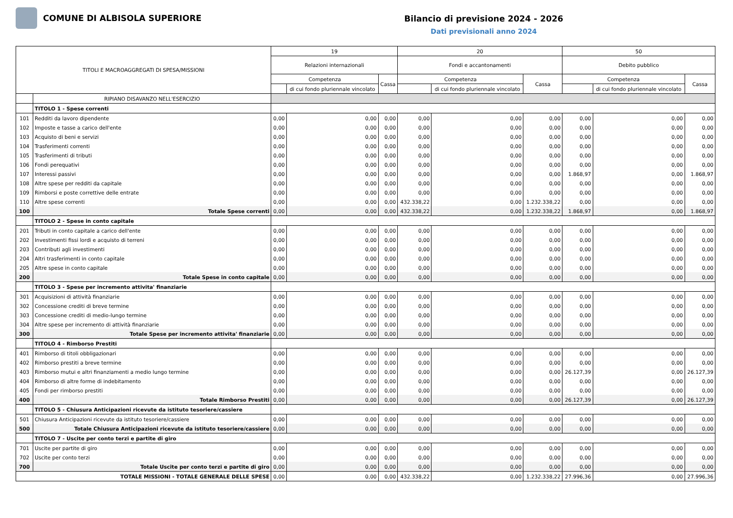COMUNE DI ALBISOLA SUPERIORE
Bilancio di previsione 2024 - 2026
Dati previsionali anno 2024
| TITOLI E MACROAGGREGATI DI SPESA/MISSIONI | | 19 | | | 20 | | | 50 | | |
| --- | --- | --- | --- | --- | --- | --- | --- | --- | --- | --- |
| | | Relazioni internazionali | | | Fondi e accantonamenti | | | Debito pubblico | | |
| | | Competenza | | Cassa | Competenza | | Cassa | Competenza | | Cassa |
| | | | di cui fondo pluriennale vincolato | | | di cui fondo pluriennale vincolato | | | di cui fondo pluriennale vincolato | |
| | RIPIANO DISAVANZO NELL'ESERCIZIO | | | | | | | | | |
| | TITOLO 1 - Spese correnti | | | | | | | | | |
| 101 | Redditi da lavoro dipendente | 0,00 | 0,00 | 0,00 | 0,00 | 0,00 | 0,00 | 0,00 | 0,00 | 0,00 |
| 102 | Imposte e tasse a carico dell'ente | 0,00 | 0,00 | 0,00 | 0,00 | 0,00 | 0,00 | 0,00 | 0,00 | 0,00 |
| 103 | Acquisto di beni e servizi | 0,00 | 0,00 | 0,00 | 0,00 | 0,00 | 0,00 | 0,00 | 0,00 | 0,00 |
| 104 | Trasferimenti correnti | 0,00 | 0,00 | 0,00 | 0,00 | 0,00 | 0,00 | 0,00 | 0,00 | 0,00 |
| 105 | Trasferimenti di tributi | 0,00 | 0,00 | 0,00 | 0,00 | 0,00 | 0,00 | 0,00 | 0,00 | 0,00 |
| 106 | Fondi perequativi | 0,00 | 0,00 | 0,00 | 0,00 | 0,00 | 0,00 | 0,00 | 0,00 | 0,00 |
| 107 | Interessi passivi | 0,00 | 0,00 | 0,00 | 0,00 | 0,00 | 0,00 | 1.868,97 | 0,00 | 1.868,97 |
| 108 | Altre spese per redditi da capitale | 0,00 | 0,00 | 0,00 | 0,00 | 0,00 | 0,00 | 0,00 | 0,00 | 0,00 |
| 109 | Rimborsi e poste correttive delle entrate | 0,00 | 0,00 | 0,00 | 0,00 | 0,00 | 0,00 | 0,00 | 0,00 | 0,00 |
| 110 | Altre spese correnti | 0,00 | 0,00 | 0,00 | 432.338,22 | 0,00 | 1.232.338,22 | 0,00 | 0,00 | 0,00 |
| 100 | Totale Spese correnti | 0,00 | 0,00 | 0,00 | 432.338,22 | 0,00 | 1.232.338,22 | 1.868,97 | 0,00 | 1.868,97 |
| | TITOLO 2 - Spese in conto capitale | | | | | | | | | |
| 201 | Tributi in conto capitale a carico dell'ente | 0,00 | 0,00 | 0,00 | 0,00 | 0,00 | 0,00 | 0,00 | 0,00 | 0,00 |
| 202 | Investimenti fissi lordi e acquisto di terreni | 0,00 | 0,00 | 0,00 | 0,00 | 0,00 | 0,00 | 0,00 | 0,00 | 0,00 |
| 203 | Contributi agli investimenti | 0,00 | 0,00 | 0,00 | 0,00 | 0,00 | 0,00 | 0,00 | 0,00 | 0,00 |
| 204 | Altri trasferimenti in conto capitale | 0,00 | 0,00 | 0,00 | 0,00 | 0,00 | 0,00 | 0,00 | 0,00 | 0,00 |
| 205 | Altre spese in conto capitale | 0,00 | 0,00 | 0,00 | 0,00 | 0,00 | 0,00 | 0,00 | 0,00 | 0,00 |
| 200 | Totale Spese in conto capitale | 0,00 | 0,00 | 0,00 | 0,00 | 0,00 | 0,00 | 0,00 | 0,00 | 0,00 |
| | TITOLO 3 - Spese per incremento attivita' finanziarie | | | | | | | | | |
| 301 | Acquisizioni di attività finanziarie | 0,00 | 0,00 | 0,00 | 0,00 | 0,00 | 0,00 | 0,00 | 0,00 | 0,00 |
| 302 | Concessione crediti di breve termine | 0,00 | 0,00 | 0,00 | 0,00 | 0,00 | 0,00 | 0,00 | 0,00 | 0,00 |
| 303 | Concessione crediti di medio-lungo termine | 0,00 | 0,00 | 0,00 | 0,00 | 0,00 | 0,00 | 0,00 | 0,00 | 0,00 |
| 304 | Altre spese per incremento di attività finanziarie | 0,00 | 0,00 | 0,00 | 0,00 | 0,00 | 0,00 | 0,00 | 0,00 | 0,00 |
| 300 | Totale Spese per incremento attivita' finanziarie | 0,00 | 0,00 | 0,00 | 0,00 | 0,00 | 0,00 | 0,00 | 0,00 | 0,00 |
| | TITOLO 4 - Rimborso Prestiti | | | | | | | | | |
| 401 | Rimborso di titoli obbligazionari | 0,00 | 0,00 | 0,00 | 0,00 | 0,00 | 0,00 | 0,00 | 0,00 | 0,00 |
| 402 | Rimborso prestiti a breve termine | 0,00 | 0,00 | 0,00 | 0,00 | 0,00 | 0,00 | 0,00 | 0,00 | 0,00 |
| 403 | Rimborso mutui e altri finanziamenti a medio lungo termine | 0,00 | 0,00 | 0,00 | 0,00 | 0,00 | 0,00 | 26.127,39 | 0,00 | 26.127,39 |
| 404 | Rimborso di altre forme di indebitamento | 0,00 | 0,00 | 0,00 | 0,00 | 0,00 | 0,00 | 0,00 | 0,00 | 0,00 |
| 405 | Fondi per rimborso prestiti | 0,00 | 0,00 | 0,00 | 0,00 | 0,00 | 0,00 | 0,00 | 0,00 | 0,00 |
| 400 | Totale Rimborso Prestiti | 0,00 | 0,00 | 0,00 | 0,00 | 0,00 | 0,00 | 26.127,39 | 0,00 | 26.127,39 |
| | TITOLO 5 - Chiusura Anticipazioni ricevute da istituto tesoriere/cassiere | | | | | | | | | |
| 501 | Chiusura Anticipazioni ricevute da istituto tesoriere/cassiere | 0,00 | 0,00 | 0,00 | 0,00 | 0,00 | 0,00 | 0,00 | 0,00 | 0,00 |
| 500 | Totale Chiusura Anticipazioni ricevute da istituto tesoriere/cassiere | 0,00 | 0,00 | 0,00 | 0,00 | 0,00 | 0,00 | 0,00 | 0,00 | 0,00 |
| | TITOLO 7 - Uscite per conto terzi e partite di giro | | | | | | | | | |
| 701 | Uscite per partite di giro | 0,00 | 0,00 | 0,00 | 0,00 | 0,00 | 0,00 | 0,00 | 0,00 | 0,00 |
| 702 | Uscite per conto terzi | 0,00 | 0,00 | 0,00 | 0,00 | 0,00 | 0,00 | 0,00 | 0,00 | 0,00 |
| 700 | Totale Uscite per conto terzi e partite di giro | 0,00 | 0,00 | 0,00 | 0,00 | 0,00 | 0,00 | 0,00 | 0,00 | 0,00 |
| TOTALE MISSIONI - TOTALE GENERALE DELLE SPESE | | 0,00 | 0,00 | 0,00 | 432.338,22 | 0,00 | 1.232.338,22 | 27.996,36 | 0,00 | 27.996,36 |